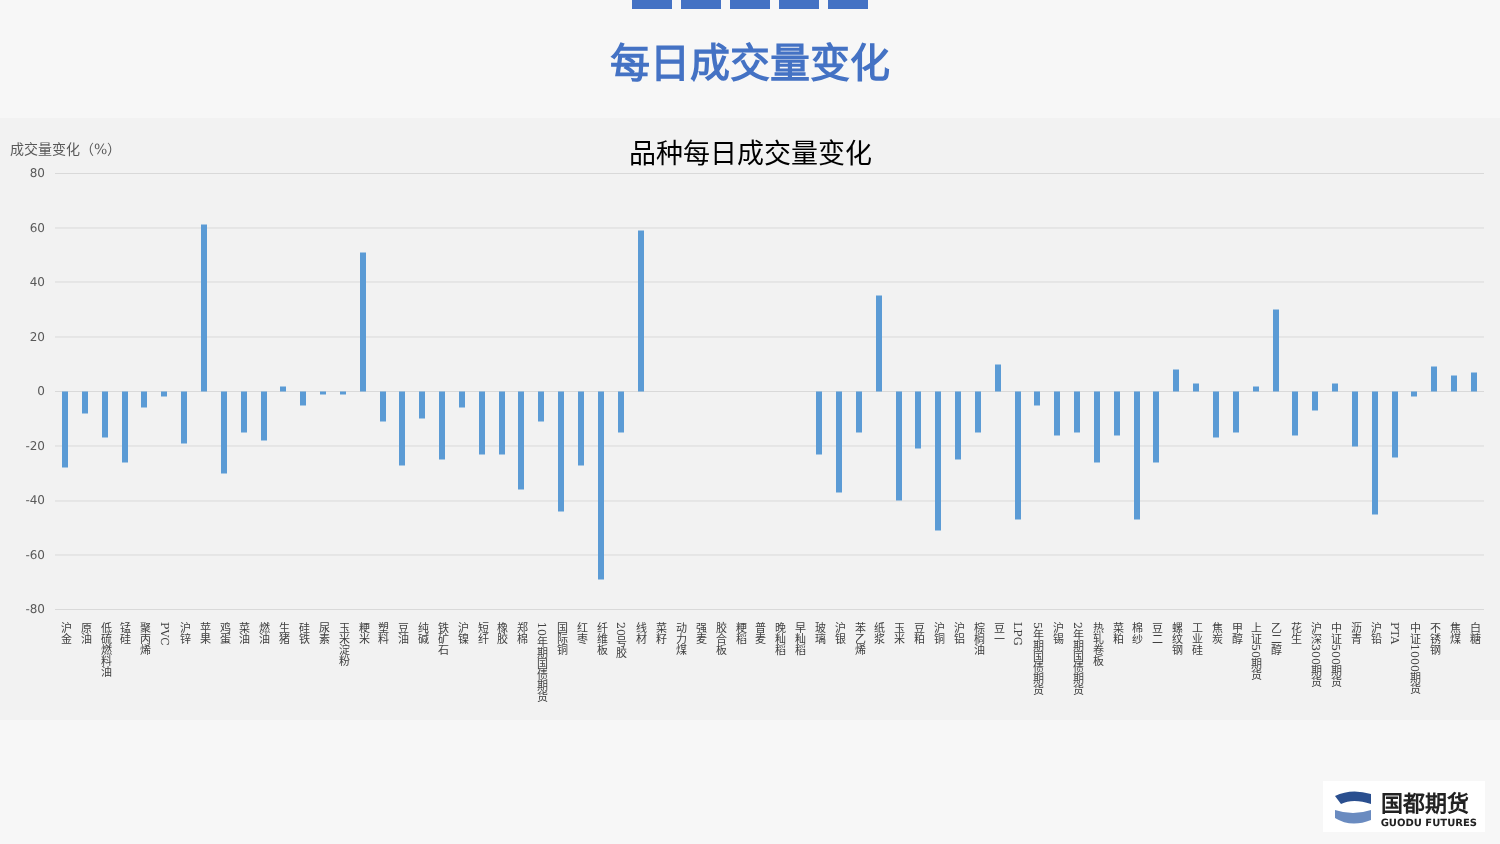每日成交量变化
成交量变化（%）
品种每日成交量变化
80
60
40
20
0
-20
-40
-60
-80
沪金
原油
低硫燃料油
锰硅
聚丙烯
PVC
沪锌
苹果
鸡蛋
菜油
燃油
生猪
硅铁
尿素
玉米淀粉
粳米
塑料
豆油
纯碱
铁矿石
沪镍
短纤
橡胶
郑棉
10年期国债期货
国际铜
红枣
纤维板
20号胶
线材
菜籽
动力煤
强麦
胶合板
粳稻
普麦
晚籼稻
早籼稻
玻璃
沪银
苯乙烯
纸浆
玉米
豆粕
沪铜
沪铝
棕榈油
豆一
LPG
5年期国债期货
沪锡
2年期国债期货
热轧卷板
菜粕
棉纱
豆二
螺纹钢
工业硅
焦炭
甲醇
上证50期货
乙二醇
花生
沪深300期货
中证500期货
沥青
沪铅
PTA
中证1000期货
不锈钢
焦煤
白糖
国都期货
GUODU FUTURES